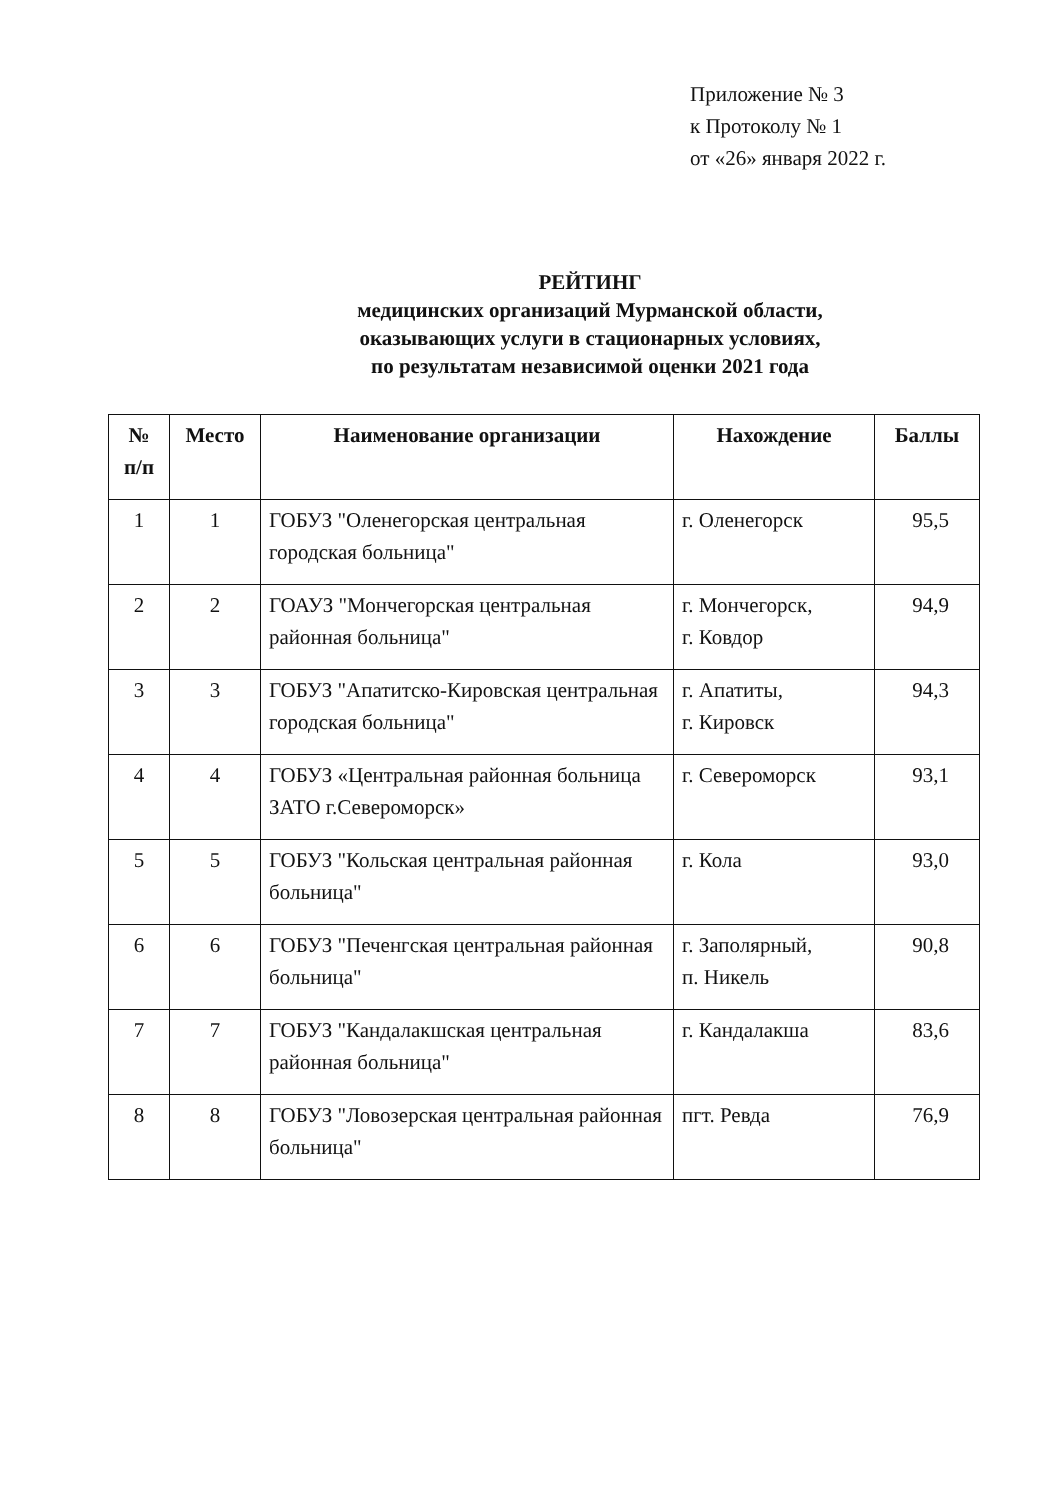Приложение № 3
к Протоколу № 1
от «26» января 2022 г.
РЕЙТИНГ
медицинских организаций Мурманской области,
оказывающих услуги в стационарных условиях,
по результатам независимой оценки 2021 года
| № п/п | Место | Наименование организации | Нахождение | Баллы |
| --- | --- | --- | --- | --- |
| 1 | 1 | ГОБУЗ "Оленегорская центральная городская больница" | г. Оленегорск | 95,5 |
| 2 | 2 | ГОАУЗ "Мончегорская центральная районная больница" | г. Мончегорск, г. Ковдор | 94,9 |
| 3 | 3 | ГОБУЗ "Апатитско-Кировская центральная городская больница" | г. Апатиты, г. Кировск | 94,3 |
| 4 | 4 | ГОБУЗ «Центральная районная больница ЗАТО г.Североморск» | г. Североморск | 93,1 |
| 5 | 5 | ГОБУЗ "Кольская центральная районная больница" | г. Кола | 93,0 |
| 6 | 6 | ГОБУЗ "Печенгская центральная районная больница" | г. Заполярный, п. Никель | 90,8 |
| 7 | 7 | ГОБУЗ "Кандалакшская центральная районная больница" | г. Кандалакша | 83,6 |
| 8 | 8 | ГОБУЗ "Ловозерская центральная районная больница" | пгт. Ревда | 76,9 |